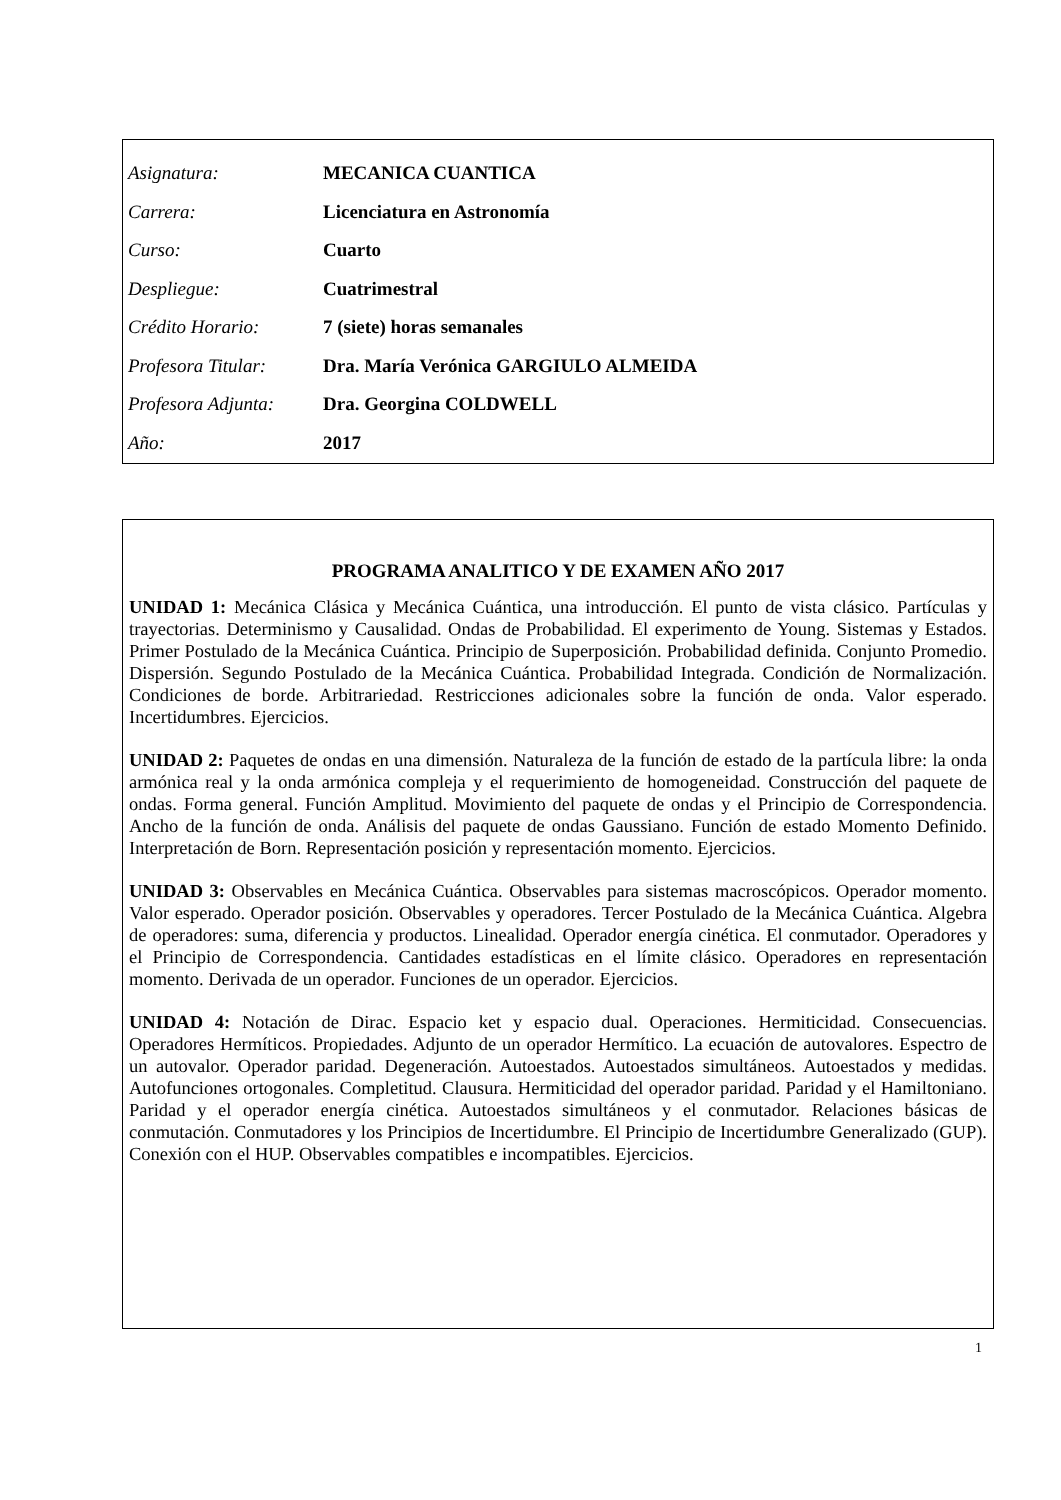| Asignatura: | MECANICA CUANTICA |
| Carrera: | Licenciatura en Astronomía |
| Curso: | Cuarto |
| Despliegue: | Cuatrimestral |
| Crédito Horario: | 7 (siete) horas semanales |
| Profesora Titular: | Dra. María Verónica GARGIULO ALMEIDA |
| Profesora Adjunta: | Dra. Georgina COLDWELL |
| Año: | 2017 |
PROGRAMA ANALITICO Y DE EXAMEN AÑO 2017
UNIDAD 1: Mecánica Clásica y Mecánica Cuántica, una introducción. El punto de vista clásico. Partículas y trayectorias. Determinismo y Causalidad. Ondas de Probabilidad. El experimento de Young. Sistemas y Estados. Primer Postulado de la Mecánica Cuántica. Principio de Superposición. Probabilidad definida. Conjunto Promedio. Dispersión. Segundo Postulado de la Mecánica Cuántica. Probabilidad Integrada. Condición de Normalización. Condiciones de borde. Arbitrariedad. Restricciones adicionales sobre la función de onda. Valor esperado. Incertidumbres. Ejercicios.
UNIDAD 2: Paquetes de ondas en una dimensión. Naturaleza de la función de estado de la partícula libre: la onda armónica real y la onda armónica compleja y el requerimiento de homogeneidad. Construcción del paquete de ondas. Forma general. Función Amplitud. Movimiento del paquete de ondas y el Principio de Correspondencia. Ancho de la función de onda. Análisis del paquete de ondas Gaussiano. Función de estado Momento Definido. Interpretación de Born. Representación posición y representación momento. Ejercicios.
UNIDAD 3: Observables en Mecánica Cuántica. Observables para sistemas macroscópicos. Operador momento. Valor esperado. Operador posición. Observables y operadores. Tercer Postulado de la Mecánica Cuántica. Algebra de operadores: suma, diferencia y productos. Linealidad. Operador energía cinética. El conmutador. Operadores y el Principio de Correspondencia. Cantidades estadísticas en el límite clásico. Operadores en representación momento. Derivada de un operador. Funciones de un operador. Ejercicios.
UNIDAD 4: Notación de Dirac. Espacio ket y espacio dual. Operaciones. Hermiticidad. Consecuencias. Operadores Hermíticos. Propiedades. Adjunto de un operador Hermítico. La ecuación de autovalores. Espectro de un autovalor. Operador paridad. Degeneración. Autoestados. Autoestados simultáneos. Autoestados y medidas. Autofunciones ortogonales. Completitud. Clausura. Hermiticidad del operador paridad. Paridad y el Hamiltoniano. Paridad y el operador energía cinética. Autoestados simultáneos y el conmutador. Relaciones básicas de conmutación. Conmutadores y los Principios de Incertidumbre. El Principio de Incertidumbre Generalizado (GUP). Conexión con el HUP. Observables compatibles e incompatibles. Ejercicios.
1